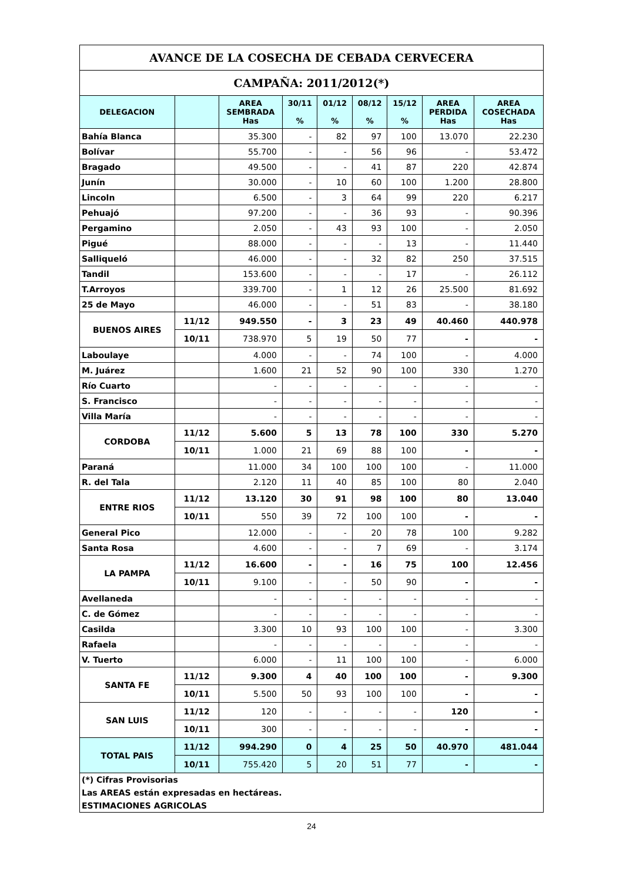| AVANCE DE LA COSECHA DE CEBADA CERVECERA | | | | | | | | |
| CAMPAÑA: 2011/2012(*) | | | | | | | | |
| DELEGACION | | AREA SEMBRADA Has | 30/11 % | 01/12 % | 08/12 % | 15/12 % | AREA PERDIDA Has | AREA COSECHADA Has |
| Bahía Blanca | | 35.300 | - | 82 | 97 | 100 | 13.070 | 22.230 |
| Bolívar | | 55.700 | - | - | 56 | 96 | - | 53.472 |
| Bragado | | 49.500 | - | - | 41 | 87 | 220 | 42.874 |
| Junín | | 30.000 | - | 10 | 60 | 100 | 1.200 | 28.800 |
| Lincoln | | 6.500 | - | 3 | 64 | 99 | 220 | 6.217 |
| Pehuajó | | 97.200 | - | - | 36 | 93 | - | 90.396 |
| Pergamino | | 2.050 | - | 43 | 93 | 100 | - | 2.050 |
| Pigué | | 88.000 | - | - | - | 13 | - | 11.440 |
| Salliqueló | | 46.000 | - | - | 32 | 82 | 250 | 37.515 |
| Tandil | | 153.600 | - | - | - | 17 | - | 26.112 |
| T.Arroyos | | 339.700 | - | 1 | 12 | 26 | 25.500 | 81.692 |
| 25 de Mayo | | 46.000 | - | - | 51 | 83 | - | 38.180 |
| BUENOS AIRES | 11/12 | 949.550 | - | 3 | 23 | 49 | 40.460 | 440.978 |
| | 10/11 | 738.970 | 5 | 19 | 50 | 77 | - | - |
| Laboulaye | | 4.000 | - | - | 74 | 100 | - | 4.000 |
| M. Juárez | | 1.600 | 21 | 52 | 90 | 100 | 330 | 1.270 |
| Río Cuarto | | - | - | - | - | - | - | - |
| S. Francisco | | - | - | - | - | - | - | - |
| Villa María | | - | - | - | - | - | - | - |
| CORDOBA | 11/12 | 5.600 | 5 | 13 | 78 | 100 | 330 | 5.270 |
| | 10/11 | 1.000 | 21 | 69 | 88 | 100 | - | - |
| Paraná | | 11.000 | 34 | 100 | 100 | 100 | - | 11.000 |
| R. del Tala | | 2.120 | 11 | 40 | 85 | 100 | 80 | 2.040 |
| ENTRE RIOS | 11/12 | 13.120 | 30 | 91 | 98 | 100 | 80 | 13.040 |
| | 10/11 | 550 | 39 | 72 | 100 | 100 | - | - |
| General Pico | | 12.000 | - | - | 20 | 78 | 100 | 9.282 |
| Santa Rosa | | 4.600 | - | - | 7 | 69 | - | 3.174 |
| LA PAMPA | 11/12 | 16.600 | - | - | 16 | 75 | 100 | 12.456 |
| | 10/11 | 9.100 | - | - | 50 | 90 | - | - |
| Avellaneda | | - | - | - | - | - | - | - |
| C. de Gómez | | - | - | - | - | - | - | - |
| Casilda | | 3.300 | 10 | 93 | 100 | 100 | - | 3.300 |
| Rafaela | | - | - | - | - | - | - | - |
| V. Tuerto | | 6.000 | - | 11 | 100 | 100 | - | 6.000 |
| SANTA FE | 11/12 | 9.300 | 4 | 40 | 100 | 100 | - | 9.300 |
| | 10/11 | 5.500 | 50 | 93 | 100 | 100 | - | - |
| SAN LUIS | 11/12 | 120 | - | - | - | - | 120 | - |
| | 10/11 | 300 | - | - | - | - | - | - |
| TOTAL PAIS | 11/12 | 994.290 | 0 | 4 | 25 | 50 | 40.970 | 481.044 |
| | 10/11 | 755.420 | 5 | 20 | 51 | 77 | - | - |
| (*) Cifras Provisorias | | | | | | | | |
| Las AREAS están expresadas en hectáreas. | | | | | | | | |
| ESTIMACIONES AGRICOLAS | | | | | | | | |
24